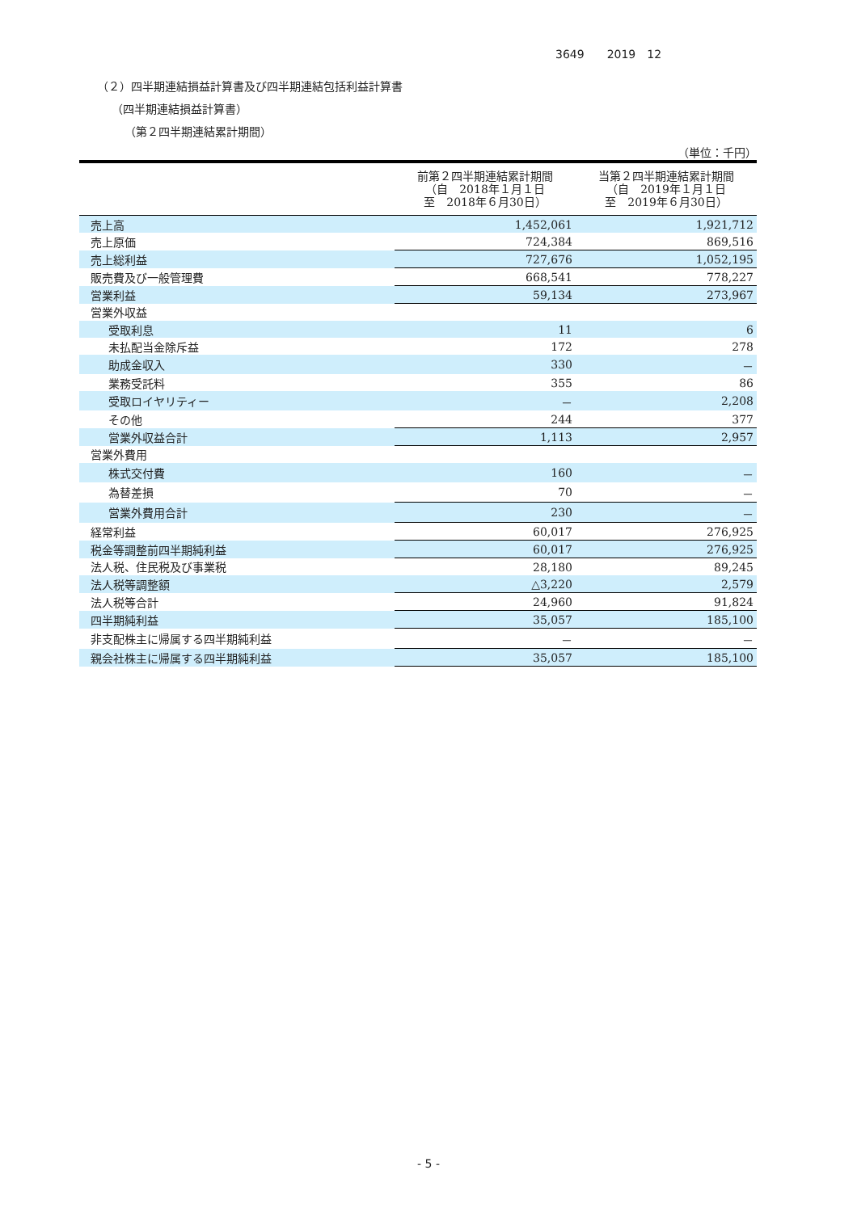3649　　2019　12
（２）四半期連結損益計算書及び四半期連結包括利益計算書
（四半期連結損益計算書）
（第２四半期連結累計期間）
（単位：千円）
| | 前第２四半期連結累計期間 （自 2018年１月１日 至 2018年６月30日） | 当第２四半期連結累計期間 （自 2019年１月１日 至 2019年６月30日） |
| --- | --- | --- |
| 売上高 | 1,452,061 | 1,921,712 |
| 売上原価 | 724,384 | 869,516 |
| 売上総利益 | 727,676 | 1,052,195 |
| 販売費及び一般管理費 | 668,541 | 778,227 |
| 営業利益 | 59,134 | 273,967 |
| 営業外収益 | | |
| 受取利息 | 11 | 6 |
| 未払配当金除斥益 | 172 | 278 |
| 助成金収入 | 330 | － |
| 業務受託料 | 355 | 86 |
| 受取ロイヤリティー | － | 2,208 |
| その他 | 244 | 377 |
| 営業外収益合計 | 1,113 | 2,957 |
| 営業外費用 | | |
| 株式交付費 | 160 | － |
| 為替差損 | 70 | － |
| 営業外費用合計 | 230 | － |
| 経常利益 | 60,017 | 276,925 |
| 税金等調整前四半期純利益 | 60,017 | 276,925 |
| 法人税、住民税及び事業税 | 28,180 | 89,245 |
| 法人税等調整額 | △3,220 | 2,579 |
| 法人税等合計 | 24,960 | 91,824 |
| 四半期純利益 | 35,057 | 185,100 |
| 非支配株主に帰属する四半期純利益 | － | － |
| 親会社株主に帰属する四半期純利益 | 35,057 | 185,100 |
- 5 -